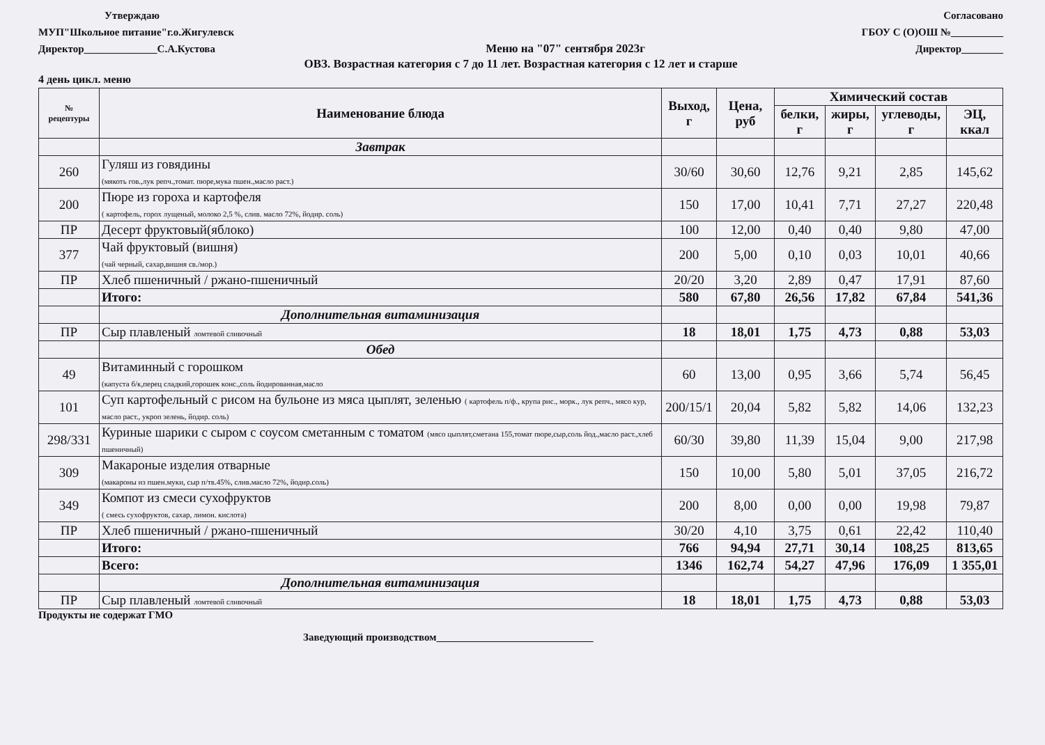Утверждаю Согласовано
МУП"Школьное питание"г.о.Жигулевск
ГБОУ С (О)ОШ №__________
Директор______________С.А.Кустова
Меню на "07" сентября 2023г Директор________
ОВЗ. Возрастная категория с 7 до 11 лет. Возрастная категория с 12 лет и старше
4 день цикл. меню
| № рецептуры | Наименование блюда | Выход, г | Цена, руб | Химический состав | | | |
| --- | --- | --- | --- | --- | --- | --- | --- |
| | | | | белки, г | жиры, г | углеводы, г | ЭЦ, ккал |
| | Завтрак | | | | | | |
| 260 | Гуляш из говядины (мякоть гов.,лук репч.,томат. пюре,мука пшен.,масло раст.) | 30/60 | 30,60 | 12,76 | 9,21 | 2,85 | 145,62 |
| 200 | Пюре из гороха и картофеля ( картофель, горох лущеный, молоко 2,5 %, слив. масло 72%, йодир. соль) | 150 | 17,00 | 10,41 | 7,71 | 27,27 | 220,48 |
| ПР | Десерт фруктовый(яблоко) | 100 | 12,00 | 0,40 | 0,40 | 9,80 | 47,00 |
| 377 | Чай фруктовый (вишня) (чай черный, сахар,вишня св./мор.) | 200 | 5,00 | 0,10 | 0,03 | 10,01 | 40,66 |
| ПР | Хлеб пшеничный / ржано-пшеничный | 20/20 | 3,20 | 2,89 | 0,47 | 17,91 | 87,60 |
| | Итого: | 580 | 67,80 | 26,56 | 17,82 | 67,84 | 541,36 |
| | Дополнительная витаминизация | | | | | | |
| ПР | Сыр плавленый ломтевой сливочный | 18 | 18,01 | 1,75 | 4,73 | 0,88 | 53,03 |
| | Обед | | | | | | |
| 49 | Витаминный с горошком (капуста б/к,перец сладкий,горошек конс.,соль йодированная,масло | 60 | 13,00 | 0,95 | 3,66 | 5,74 | 56,45 |
| 101 | Суп картофельный с рисом на бульоне из мяса цыплят, зеленью ( картофель п/ф., крупа рис., морк., лук репч., мясо кур, масло раст., укроп зелень, йодир. соль) | 200/15/1 | 20,04 | 5,82 | 5,82 | 14,06 | 132,23 |
| 298/331 | Куриные шарики с сыром с соусом сметанным с томатом (мясо цыплят,сметана 155,томат пюре,сыр,соль йод.,масло раст.,хлеб пшеничный) | 60/30 | 39,80 | 11,39 | 15,04 | 9,00 | 217,98 |
| 309 | Макароные изделия отварные (макароны из пшен.муки, сыр п/тв.45%, слив.масло 72%, йодир.соль) | 150 | 10,00 | 5,80 | 5,01 | 37,05 | 216,72 |
| 349 | Компот из смеси сухофруктов ( смесь сухофруктов, сахар, лимон. кислота) | 200 | 8,00 | 0,00 | 0,00 | 19,98 | 79,87 |
| ПР | Хлеб пшеничный / ржано-пшеничный | 30/20 | 4,10 | 3,75 | 0,61 | 22,42 | 110,40 |
| | Итого: | 766 | 94,94 | 27,71 | 30,14 | 108,25 | 813,65 |
| | Всего: | 1346 | 162,74 | 54,27 | 47,96 | 176,09 | 1 355,01 |
| | Дополнительная витаминизация | | | | | | |
| ПР | Сыр плавленый ломтевой сливочный | 18 | 18,01 | 1,75 | 4,73 | 0,88 | 53,03 |
Продукты не содержат ГМО
Заведующий производством______________________________